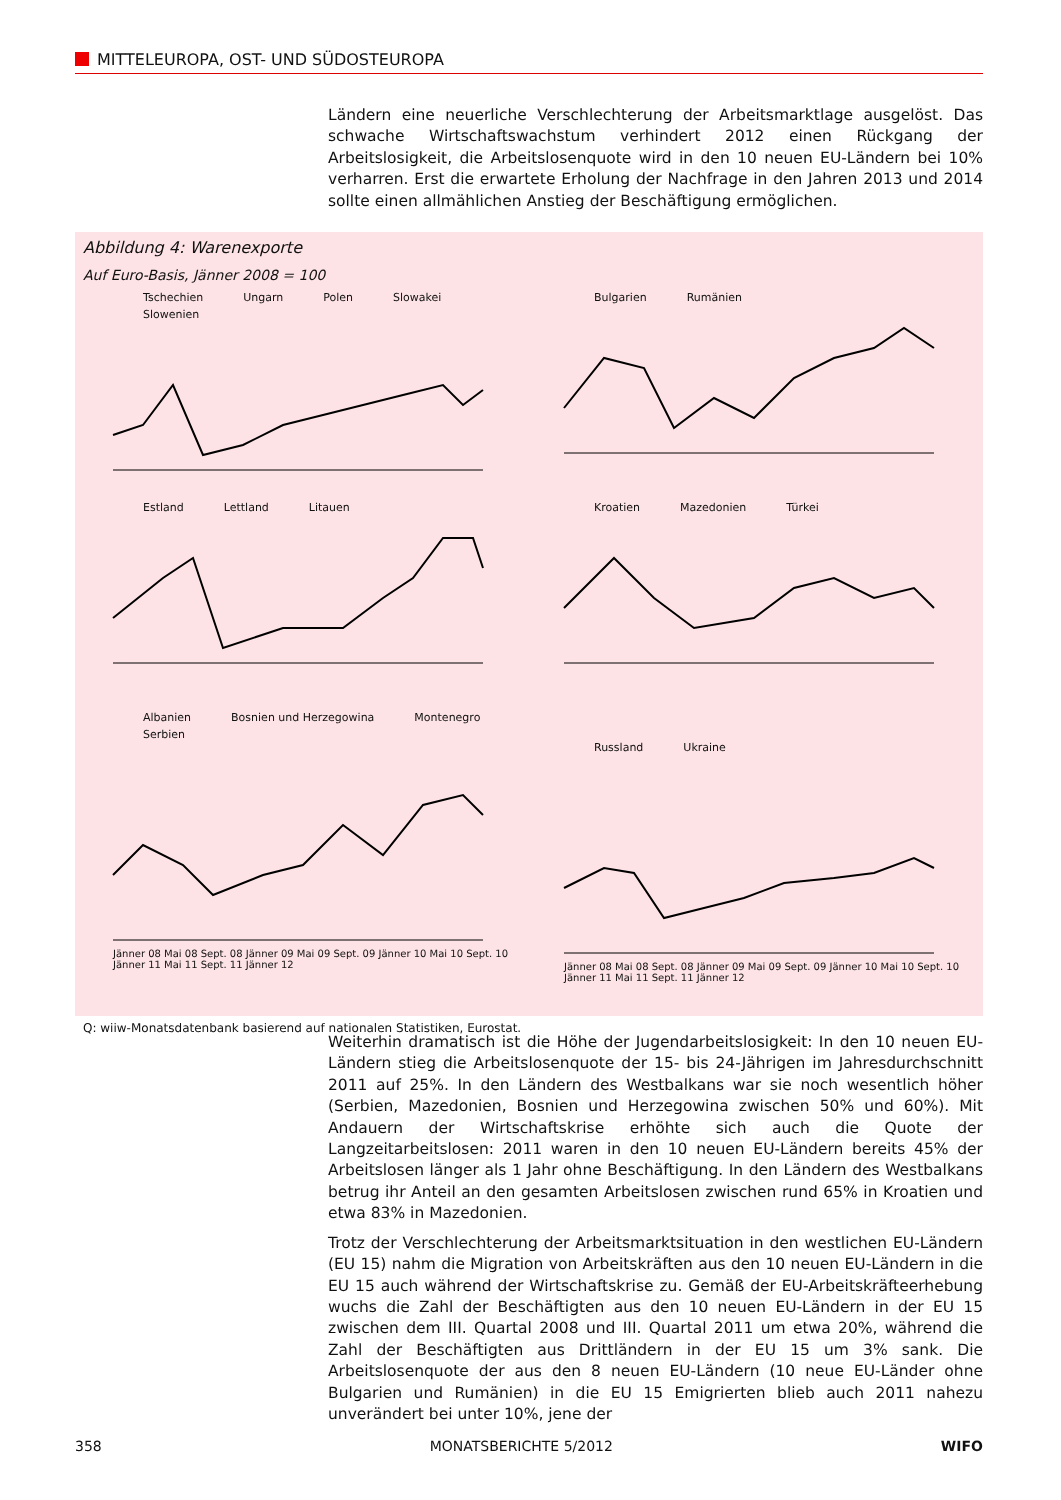MITTELEUROPA, OST- UND SÜDOSTEUROPA
Ländern eine neuerliche Verschlechterung der Arbeitsmarktlage ausgelöst. Das schwache Wirtschaftswachstum verhindert 2012 einen Rückgang der Arbeitslosigkeit, die Arbeitslosenquote wird in den 10 neuen EU-Ländern bei 10% verharren. Erst die erwartete Erholung der Nachfrage in den Jahren 2013 und 2014 sollte einen allmählichen Anstieg der Beschäftigung ermöglichen.
Abbildung 4: Warenexporte
Auf Euro-Basis, Jänner 2008 = 100
Tschechien Ungarn Polen Slowakei Slowenien
Bulgarien Rumänien
Estland Lettland Litauen
Kroatien Mazedonien Türkei
Albanien Bosnien und Herzegowina Montenegro Serbien
Jänner 08 Mai 08 Sept. 08 Jänner 09 Mai 09 Sept. 09 Jänner 10 Mai 10 Sept. 10 Jänner 11 Mai 11 Sept. 11 Jänner 12
Russland Ukraine
Jänner 08 Mai 08 Sept. 08 Jänner 09 Mai 09 Sept. 09 Jänner 10 Mai 10 Sept. 10 Jänner 11 Mai 11 Sept. 11 Jänner 12
Q: wiiw-Monatsdatenbank basierend auf nationalen Statistiken, Eurostat.
Weiterhin dramatisch ist die Höhe der Jugendarbeitslosigkeit: In den 10 neuen EU-Ländern stieg die Arbeitslosenquote der 15- bis 24-Jährigen im Jahresdurchschnitt 2011 auf 25%. In den Ländern des Westbalkans war sie noch wesentlich höher (Serbien, Mazedonien, Bosnien und Herzegowina zwischen 50% und 60%). Mit Andauern der Wirtschaftskrise erhöhte sich auch die Quote der Langzeitarbeitslosen: 2011 waren in den 10 neuen EU-Ländern bereits 45% der Arbeitslosen länger als 1 Jahr ohne Beschäftigung. In den Ländern des Westbalkans betrug ihr Anteil an den gesamten Arbeitslosen zwischen rund 65% in Kroatien und etwa 83% in Mazedonien.
Trotz der Verschlechterung der Arbeitsmarktsituation in den westlichen EU-Ländern (EU 15) nahm die Migration von Arbeitskräften aus den 10 neuen EU-Ländern in die EU 15 auch während der Wirtschaftskrise zu. Gemäß der EU-Arbeitskräfteerhebung wuchs die Zahl der Beschäftigten aus den 10 neuen EU-Ländern in der EU 15 zwischen dem III. Quartal 2008 und III. Quartal 2011 um etwa 20%, während die Zahl der Beschäftigten aus Drittländern in der EU 15 um 3% sank. Die Arbeitslosenquote der aus den 8 neuen EU-Ländern (10 neue EU-Länder ohne Bulgarien und Rumänien) in die EU 15 Emigrierten blieb auch 2011 nahezu unverändert bei unter 10%, jene der
358 MONATSBERICHTE 5/2012 WIFO